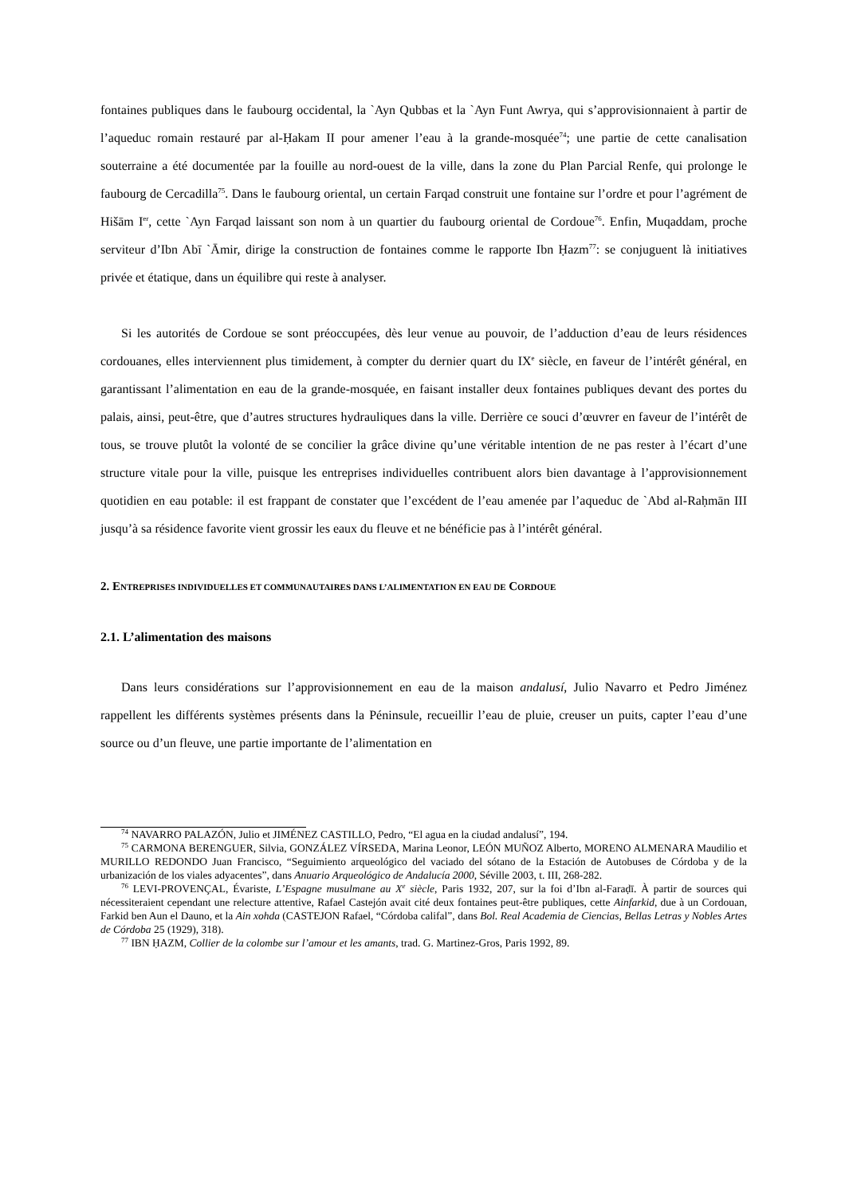fontaines publiques dans le faubourg occidental, la `Ayn Qubbas et la `Ayn Funt Awrya, qui s’approvisionnaient à partir de l’aqueduc romain restauré par al-Ḥakam II pour amener l’eau à la grande-mosquée<sup>74</sup>; une partie de cette canalisation souterraine a été documentée par la fouille au nord-ouest de la ville, dans la zone du Plan Parcial Renfe, qui prolonge le faubourg de Cercadilla<sup>75</sup>. Dans le faubourg oriental, un certain Farqad construit une fontaine sur l’ordre et pour l’agrément de Hišām I<sup>er</sup>, cette `Ayn Farqad laissant son nom à un quartier du faubourg oriental de Cordoue<sup>76</sup>. Enfin, Muqaddam, proche serviteur d’Ibn Abī `Āmir, dirige la construction de fontaines comme le rapporte Ibn Ḥazm<sup>77</sup>: se conjuguent là initiatives privée et étatique, dans un équilibre qui reste à analyser.
Si les autorités de Cordoue se sont préoccupées, dès leur venue au pouvoir, de l’adduction d’eau de leurs résidences cordouanes, elles interviennent plus timidement, à compter du dernier quart du IX<sup>e</sup> siècle, en faveur de l’intérêt général, en garantissant l’alimentation en eau de la grande-mosquée, en faisant installer deux fontaines publiques devant des portes du palais, ainsi, peut-être, que d’autres structures hydrauliques dans la ville. Derrière ce souci d’œuvrer en faveur de l’intérêt de tous, se trouve plutôt la volonté de se concilier la grâce divine qu’une véritable intention de ne pas rester à l’écart d’une structure vitale pour la ville, puisque les entreprises individuelles contribuent alors bien davantage à l’approvisionnement quotidien en eau potable: il est frappant de constater que l’excédent de l’eau amenée par l’aqueduc de `Abd al-Raḥmān III jusqu’à sa résidence favorite vient grossir les eaux du fleuve et ne bénéficie pas à l’intérêt général.
2. ENTREPRISES INDIVIDUELLES ET COMMUNAUTAIRES DANS L’ALIMENTATION EN EAU DE CORDOUE
2.1. L’alimentation des maisons
Dans leurs considérations sur l’approvisionnement en eau de la maison andalusí, Julio Navarro et Pedro Jiménez rappellent les différents systèmes présents dans la Péninsule, recueillir l’eau de pluie, creuser un puits, capter l’eau d’une source ou d’un fleuve, une partie importante de l’alimentation en
<sup>74</sup> NAVARRO PALAZÓN, Julio et JIMÉNEZ CASTILLO, Pedro, “El agua en la ciudad andalusí”, 194.
<sup>75</sup> CARMONA BERENGUER, Silvia, GONZÁLEZ VÍRSEDA, Marina Leonor, LEÓN MUÑOZ Alberto, MORENO ALMENARA Maudilio et MURILLO REDONDO Juan Francisco, “Seguimiento arqueológico del vaciado del sótano de la Estación de Autobuses de Córdoba y de la urbanización de los viales adyacentes”, dans Anuario Arqueológico de Andalucía 2000, Séville 2003, t. III, 268-282.
<sup>76</sup> LEVI-PROVENÇAL, Évariste, L’Espagne musulmane au X<sup>e</sup> siècle, Paris 1932, 207, sur la foi d’Ibn al-Faraḍī. À partir de sources qui nécessiteraient cependant une relecture attentive, Rafael Castejón avait cité deux fontaines peut-être publiques, cette Ainfarkid, due à un Cordouan, Farkid ben Aun el Dauno, et la Ain xohda (CASTEJON Rafael, “Córdoba califal”, dans Bol. Real Academia de Ciencias, Bellas Letras y Nobles Artes de Córdoba 25 (1929), 318).
<sup>77</sup> IBN ḤAZM, Collier de la colombe sur l’amour et les amants, trad. G. Martinez-Gros, Paris 1992, 89.